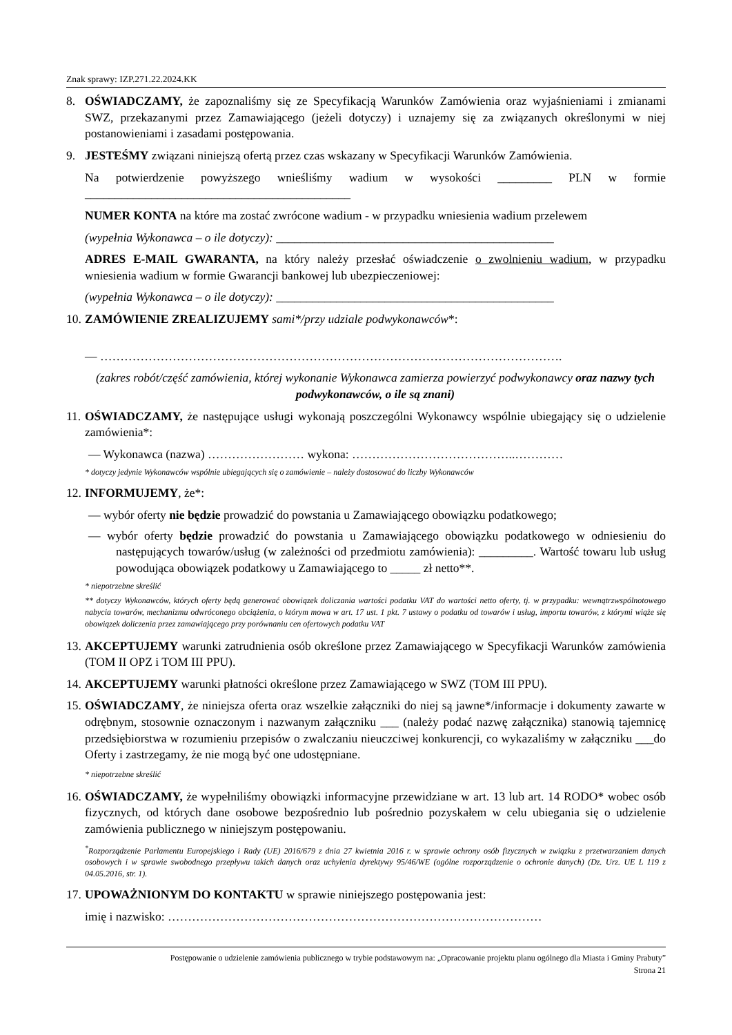Znak sprawy: IZP.271.22.2024.KK
8. OŚWIADCZAMY, że zapoznaliśmy się ze Specyfikacją Warunków Zamówienia oraz wyjaśnieniami i zmianami SWZ, przekazanymi przez Zamawiającego (jeżeli dotyczy) i uznajemy się za związanych określonymi w niej postanowieniami i zasadami postępowania.
9. JESTEŚMY związani niniejszą ofertą przez czas wskazany w Specyfikacji Warunków Zamówienia.
Na potwierdzenie powyższego wnieśliśmy wadium w wysokości _________ PLN w formie ____________________________________________
NUMER KONTA na które ma zostać zwrócone wadium - w przypadku wniesienia wadium przelewem
(wypełnia Wykonawca – o ile dotyczy): ______________________________________________
ADRES E-MAIL GWARANTA, na który należy przesłać oświadczenie o zwolnieniu wadium, w przypadku wniesienia wadium w formie Gwarancji bankowej lub ubezpieczeniowej:
(wypełnia Wykonawca – o ile dotyczy): ______________________________________________
10. ZAMÓWIENIE ZREALIZUJEMY sami*/przy udziale podwykonawców*:
— …………………………………………………………………………………………………….
(zakres robót/część zamówienia, której wykonanie Wykonawca zamierza powierzyć podwykonawcy oraz nazwy tych podwykonawców, o ile są znani)
11. OŚWIADCZAMY, że następujące usługi wykonają poszczególni Wykonawcy wspólnie ubiegający się o udzielenie zamówienia*:
— Wykonawca (nazwa) …………………… wykona: …………………………………..…………
* dotyczy jedynie Wykonawców wspólnie ubiegających się o zamówienie – należy dostosować do liczby Wykonawców
12. INFORMUJEMY, że*:
— wybór oferty nie będzie prowadzić do powstania u Zamawiającego obowiązku podatkowego;
— wybór oferty będzie prowadzić do powstania u Zamawiającego obowiązku podatkowego w odniesieniu do następujących towarów/usług (w zależności od przedmiotu zamówienia): _________. Wartość towaru lub usług powodująca obowiązek podatkowy u Zamawiającego to _____ zł netto**.
* niepotrzebne skreślić
** dotyczy Wykonawców, których oferty będą generować obowiązek doliczania wartości podatku VAT do wartości netto oferty, tj. w przypadku: wewnątrzwspólnotowego nabycia towarów, mechanizmu odwróconego obciążenia, o którym mowa w art. 17 ust. 1 pkt. 7 ustawy o podatku od towarów i usług, importu towarów, z którymi wiąże się obowiązek doliczenia przez zamawiającego przy porównaniu cen ofertowych podatku VAT
13. AKCEPTUJEMY warunki zatrudnienia osób określone przez Zamawiającego w Specyfikacji Warunków zamówienia (TOM II OPZ i TOM III PPU).
14. AKCEPTUJEMY warunki płatności określone przez Zamawiającego w SWZ (TOM III PPU).
15. OŚWIADCZAMY, że niniejsza oferta oraz wszelkie załączniki do niej są jawne*/informacje i dokumenty zawarte w odrębnym, stosownie oznaczonym i nazwanym załączniku ___ (należy podać nazwę załącznika) stanowią tajemnicę przedsiębiorstwa w rozumieniu przepisów o zwalczaniu nieuczciwej konkurencji, co wykazaliśmy w załączniku ___do Oferty i zastrzegamy, że nie mogą być one udostępniane.
* niepotrzebne skreślić
16. OŚWIADCZAMY, że wypełniliśmy obowiązki informacyjne przewidziane w art. 13 lub art. 14 RODO* wobec osób fizycznych, od których dane osobowe bezpośrednio lub pośrednio pozyskałem w celu ubiegania się o udzielenie zamówienia publicznego w niniejszym postępowaniu.
<sup>*</sup> Rozporządzenie Parlamentu Europejskiego i Rady (UE) 2016/679 z dnia 27 kwietnia 2016 r. w sprawie ochrony osób fizycznych w związku z przetwarzaniem danych osobowych i w sprawie swobodnego przepływu takich danych oraz uchylenia dyrektywy 95/46/WE (ogólne rozporządzenie o ochronie danych) (Dz. Urz. UE L 119 z 04.05.2016, str. 1).
17. UPOWAŻNIONYM DO KONTAKTU w sprawie niniejszego postępowania jest:
imię i nazwisko: …………………………………………………………………………………
Postępowanie o udzielenie zamówienia publicznego w trybie podstawowym na: „Opracowanie projektu planu ogólnego dla Miasta i Gminy Prabuty”
Strona 21